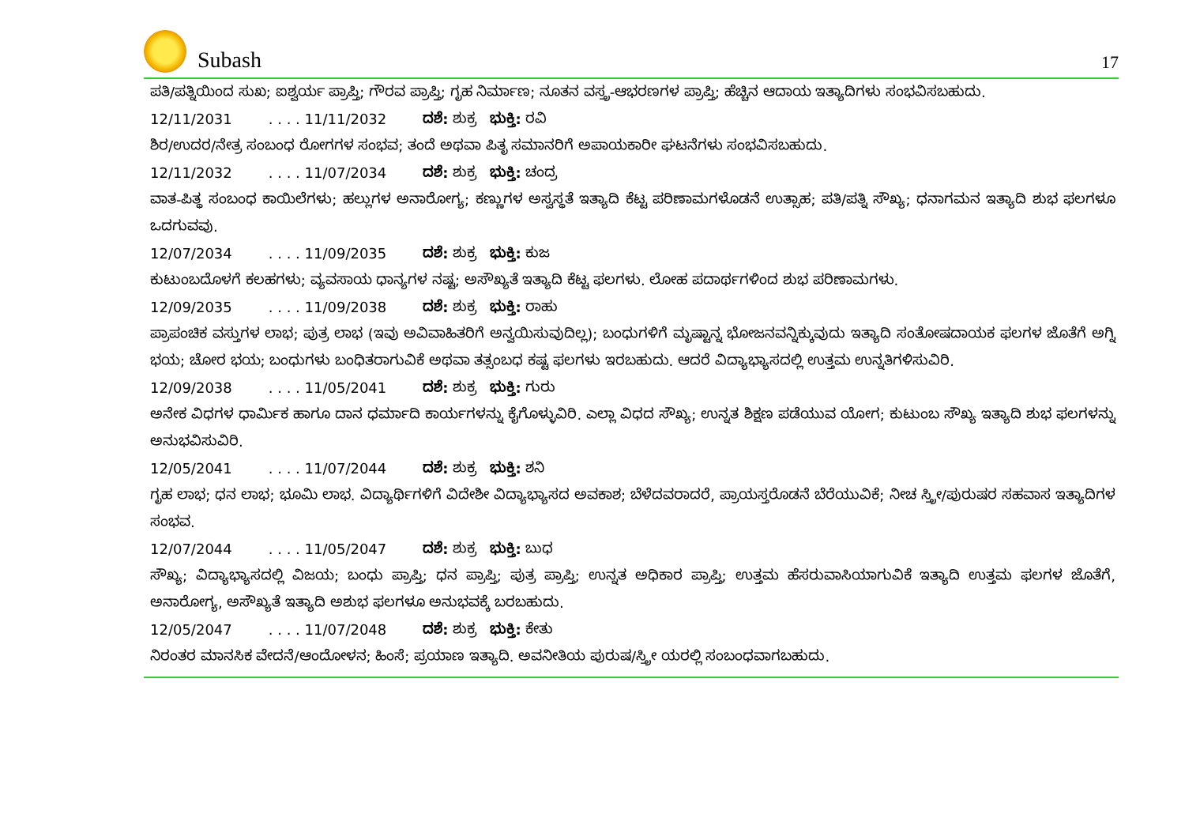Subash
17
ಪತಿ/ಪತ್ನಿಯಿಂದ ಸುಖ; ಐಶ್ವರ್ಯ ಪ್ರಾಪ್ತಿ; ಗೌರವ ಪ್ರಾಪ್ತಿ; ಗೃಹ ನಿರ್ಮಾಣ; ನೂತನ ವಸ್ತ್ರ-ಆಭರಣಗಳ ಪ್ರಾಪ್ತಿ; ಹೆಚ್ಚಿನ ಆದಾಯ ಇತ್ಯಾದಿಗಳು ಸಂಭವಿಸಬಹುದು.
12/11/2031. . . . 11/11/2032 ದಶೆ: ಶುಕ್ರ ಭುಕ್ತಿ: ರವಿ
ಶಿರ/ಉದರ/ನೇತ್ರ ಸಂಬಂಧ ರೋಗಗಳ ಸಂಭವ; ತಂದೆ ಅಥವಾ ಪಿತೃ ಸಮಾನರಿಗೆ ಅಪಾಯಕಾರೀ ಘಟನೆಗಳು ಸಂಭವಿಸಬಹುದು.
12/11/2032. . . . 11/07/2034 ದಶೆ: ಶುಕ್ರ ಭುಕ್ತಿ: ಚಂದ್ರ
ವಾತ-ಪಿತ್ಥ ಸಂಬಂಧ ಕಾಯಿಲೆಗಳು; ಹಲ್ಲುಗಳ ಅನಾರೋಗ್ಯ; ಕಣ್ಣುಗಳ ಅಸ್ವಸ್ಥತೆ ಇತ್ಯಾದಿ ಕೆಟ್ಟ ಪರಿಣಾಮಗಳೊಡನೆ ಉತ್ಸಾಹ; ಪತಿ/ಪತ್ನಿ ಸೌಖ್ಯ; ಧನಾಗಮನ ಇತ್ಯಾದಿ ಶುಭ ಫಲಗಳೂ ಒದಗುವವು.
12/07/2034. . . . 11/09/2035 ದಶೆ: ಶುಕ್ರ ಭುಕ್ತಿ: ಕುಜ
ಕುಟುಂಬದೊಳಗೆ ಕಲಹಗಳು; ವ್ಯವಸಾಯ ಧಾನ್ಯಗಳ ನಷ್ಟ; ಅಸೌಖ್ಯತೆ ಇತ್ಯಾದಿ ಕೆಟ್ಟ ಫಲಗಳು. ಲೋಹ ಪದಾರ್ಥಗಳಿಂದ ಶುಭ ಪರಿಣಾಮಗಳು.
12/09/2035. . . . 11/09/2038 ದಶೆ: ಶುಕ್ರ ಭುಕ್ತಿ: ರಾಹು
ಪ್ರಾಪಂಚಿಕ ವಸ್ತುಗಳ ಲಾಭ; ಪುತ್ರ ಲಾಭ (ಇವು ಅವಿವಾಹಿತರಿಗೆ ಅನ್ವಯಿಸುವುದಿಲ್ಲ); ಬಂಧುಗಳಿಗೆ ಮೃಷ್ಟಾನ್ನ ಭೋಜನವನ್ನಿಕ್ಕುವುದು ಇತ್ಯಾದಿ ಸಂತೋಷದಾಯಕ ಫಲಗಳ ಜೊತೆಗೆ ಅಗ್ನಿ ಭಯ; ಚೋರ ಭಯ; ಬಂಧುಗಳು ಬಂಧಿತರಾಗುವಿಕೆ ಅಥವಾ ತತ್ಸಂಬಧ ಕಷ್ಟ ಫಲಗಳು ಇರಬಹುದು. ಆದರೆ ವಿದ್ಯಾಭ್ಯಾಸದಲ್ಲಿ ಉತ್ತಮ ಉನ್ನತಿಗಳಿಸುವಿರಿ.
12/09/2038. . . . 11/05/2041 ದಶೆ: ಶುಕ್ರ ಭುಕ್ತಿ: ಗುರು
ಅನೇಕ ವಿಧಗಳ ಧಾರ್ಮಿಕ ಹಾಗೂ ದಾನ ಧರ್ಮಾದಿ ಕಾರ್ಯಗಳನ್ನು ಕೈಗೊಳ್ಳುವಿರಿ. ಎಲ್ಲಾ ವಿಧದ ಸೌಖ್ಯ; ಉನ್ನತ ಶಿಕ್ಷಣ ಪಡೆಯುವ ಯೋಗ; ಕುಟುಂಬ ಸೌಖ್ಯ ಇತ್ಯಾದಿ ಶುಭ ಫಲಗಳನ್ನು ಅನುಭವಿಸುವಿರಿ.
12/05/2041. . . . 11/07/2044 ದಶೆ: ಶುಕ್ರ ಭುಕ್ತಿ: ಶನಿ
ಗೃಹ ಲಾಭ; ಧನ ಲಾಭ; ಭೂಮಿ ಲಾಭ. ವಿದ್ಯಾರ್ಥಿಗಳಿಗೆ ವಿದೇಶೀ ವಿದ್ಯಾಭ್ಯಾಸದ ಅವಕಾಶ; ಬೆಳೆದವರಾದರೆ, ಪ್ರಾಯಸ್ತರೊಡನೆ ಬೆರೆಯುವಿಕೆ; ನೀಚ ಸ್ತ್ರೀ/ಪುರುಷರ ಸಹವಾಸ ಇತ್ಯಾದಿಗಳ ಸಂಭವ.
12/07/2044. . . . 11/05/2047 ದಶೆ: ಶುಕ್ರ ಭುಕ್ತಿ: ಬುಧ
ಸೌಖ್ಯ; ವಿದ್ಯಾಭ್ಯಾಸದಲ್ಲಿ ವಿಜಯ; ಬಂಧು ಪ್ರಾಪ್ತಿ; ಧನ ಪ್ರಾಪ್ತಿ; ಪುತ್ರ ಪ್ರಾಪ್ತಿ; ಉನ್ನತ ಅಧಿಕಾರ ಪ್ರಾಪ್ತಿ; ಉತ್ತಮ ಹೆಸರುವಾಸಿಯಾಗುವಿಕೆ ಇತ್ಯಾದಿ ಉತ್ತಮ ಫಲಗಳ ಜೊತೆಗೆ, ಅನಾರೋಗ್ಯ, ಅಸೌಖ್ಯತೆ ಇತ್ಯಾದಿ ಅಶುಭ ಫಲಗಳೂ ಅನುಭವಕ್ಕೆ ಬರಬಹುದು.
12/05/2047. . . . 11/07/2048 ದಶೆ: ಶುಕ್ರ ಭುಕ್ತಿ: ಕೇತು
ನಿರಂತರ ಮಾನಸಿಕ ವೇದನೆ/ಆಂದೋಳನ; ಹಿಂಸೆ; ಪ್ರಯಾಣ ಇತ್ಯಾದಿ. ಅವನೀತಿಯ ಪುರುಷ/ಸ್ತ್ರೀ ಯರಲ್ಲಿ ಸಂಬಂಧವಾಗಬಹುದು.